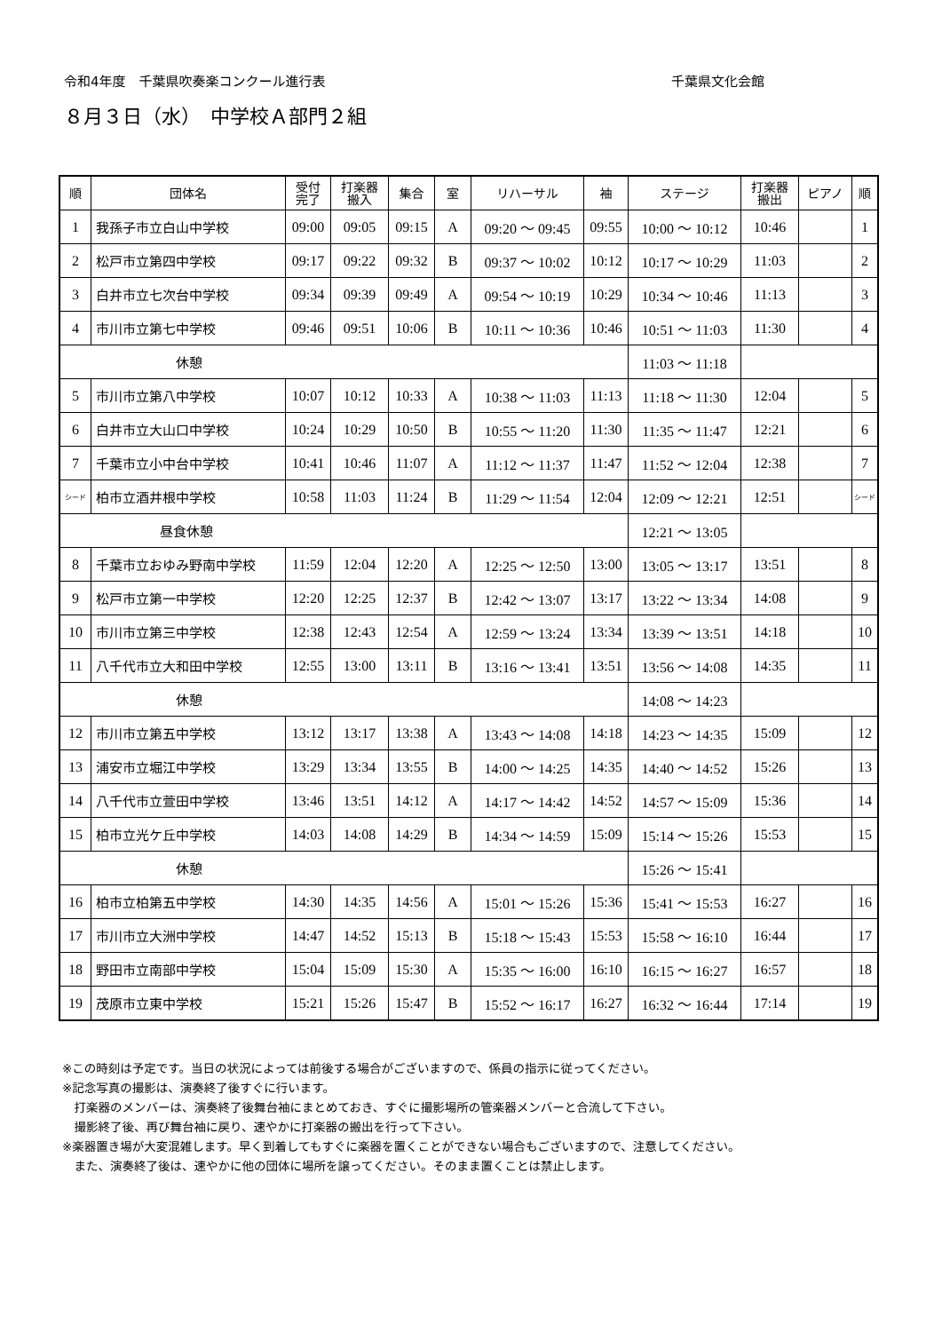令和4年度　千葉県吹奏楽コンクール進行表 千葉県文化会館
８月３日（水）　中学校Ａ部門２組
| 順 | 団体名 | 受付 完了 | 打楽器 搬入 | 集合 | 室 | リハーサル | 袖 | ステージ | 打楽器 搬出 | ピアノ | 順 |
| --- | --- | --- | --- | --- | --- | --- | --- | --- | --- | --- | --- |
| 1 | 我孫子市立白山中学校 | 09:00 | 09:05 | 09:15 | A | 09:20 ～ 09:45 | 09:55 | 10:00 ～ 10:12 | 10:46 | | 1 |
| 2 | 松戸市立第四中学校 | 09:17 | 09:22 | 09:32 | B | 09:37 ～ 10:02 | 10:12 | 10:17 ～ 10:29 | 11:03 | | 2 |
| 3 | 白井市立七次台中学校 | 09:34 | 09:39 | 09:49 | A | 09:54 ～ 10:19 | 10:29 | 10:34 ～ 10:46 | 11:13 | | 3 |
| 4 | 市川市立第七中学校 | 09:46 | 09:51 | 10:06 | B | 10:11 ～ 10:36 | 10:46 | 10:51 ～ 11:03 | 11:30 | | 4 |
| 休憩 | | | | | | | | 11:03 ～ 11:18 | | | |
| 5 | 市川市立第八中学校 | 10:07 | 10:12 | 10:33 | A | 10:38 ～ 11:03 | 11:13 | 11:18 ～ 11:30 | 12:04 | | 5 |
| 6 | 白井市立大山口中学校 | 10:24 | 10:29 | 10:50 | B | 10:55 ～ 11:20 | 11:30 | 11:35 ～ 11:47 | 12:21 | | 6 |
| 7 | 千葉市立小中台中学校 | 10:41 | 10:46 | 11:07 | A | 11:12 ～ 11:37 | 11:47 | 11:52 ～ 12:04 | 12:38 | | 7 |
| シード | 柏市立酒井根中学校 | 10:58 | 11:03 | 11:24 | B | 11:29 ～ 11:54 | 12:04 | 12:09 ～ 12:21 | 12:51 | | シード |
| 昼食休憩 | | | | | | | | 12:21 ～ 13:05 | | | |
| 8 | 千葉市立おゆみ野南中学校 | 11:59 | 12:04 | 12:20 | A | 12:25 ～ 12:50 | 13:00 | 13:05 ～ 13:17 | 13:51 | | 8 |
| 9 | 松戸市立第一中学校 | 12:20 | 12:25 | 12:37 | B | 12:42 ～ 13:07 | 13:17 | 13:22 ～ 13:34 | 14:08 | | 9 |
| 10 | 市川市立第三中学校 | 12:38 | 12:43 | 12:54 | A | 12:59 ～ 13:24 | 13:34 | 13:39 ～ 13:51 | 14:18 | | 10 |
| 11 | 八千代市立大和田中学校 | 12:55 | 13:00 | 13:11 | B | 13:16 ～ 13:41 | 13:51 | 13:56 ～ 14:08 | 14:35 | | 11 |
| 休憩 | | | | | | | | 14:08 ～ 14:23 | | | |
| 12 | 市川市立第五中学校 | 13:12 | 13:17 | 13:38 | A | 13:43 ～ 14:08 | 14:18 | 14:23 ～ 14:35 | 15:09 | | 12 |
| 13 | 浦安市立堀江中学校 | 13:29 | 13:34 | 13:55 | B | 14:00 ～ 14:25 | 14:35 | 14:40 ～ 14:52 | 15:26 | | 13 |
| 14 | 八千代市立萱田中学校 | 13:46 | 13:51 | 14:12 | A | 14:17 ～ 14:42 | 14:52 | 14:57 ～ 15:09 | 15:36 | | 14 |
| 15 | 柏市立光ケ丘中学校 | 14:03 | 14:08 | 14:29 | B | 14:34 ～ 14:59 | 15:09 | 15:14 ～ 15:26 | 15:53 | | 15 |
| 休憩 | | | | | | | | 15:26 ～ 15:41 | | | |
| 16 | 柏市立柏第五中学校 | 14:30 | 14:35 | 14:56 | A | 15:01 ～ 15:26 | 15:36 | 15:41 ～ 15:53 | 16:27 | | 16 |
| 17 | 市川市立大洲中学校 | 14:47 | 14:52 | 15:13 | B | 15:18 ～ 15:43 | 15:53 | 15:58 ～ 16:10 | 16:44 | | 17 |
| 18 | 野田市立南部中学校 | 15:04 | 15:09 | 15:30 | A | 15:35 ～ 16:00 | 16:10 | 16:15 ～ 16:27 | 16:57 | | 18 |
| 19 | 茂原市立東中学校 | 15:21 | 15:26 | 15:47 | B | 15:52 ～ 16:17 | 16:27 | 16:32 ～ 16:44 | 17:14 | | 19 |
※この時刻は予定です。当日の状況によっては前後する場合がございますので、係員の指示に従ってください。
※記念写真の撮影は、演奏終了後すぐに行います。
　打楽器のメンバーは、演奏終了後舞台袖にまとめておき、すぐに撮影場所の管楽器メンバーと合流して下さい。
　撮影終了後、再び舞台袖に戻り、速やかに打楽器の搬出を行って下さい。
※楽器置き場が大変混雑します。早く到着してもすぐに楽器を置くことができない場合もございますので、注意してください。
　また、演奏終了後は、速やかに他の団体に場所を譲ってください。そのまま置くことは禁止します。